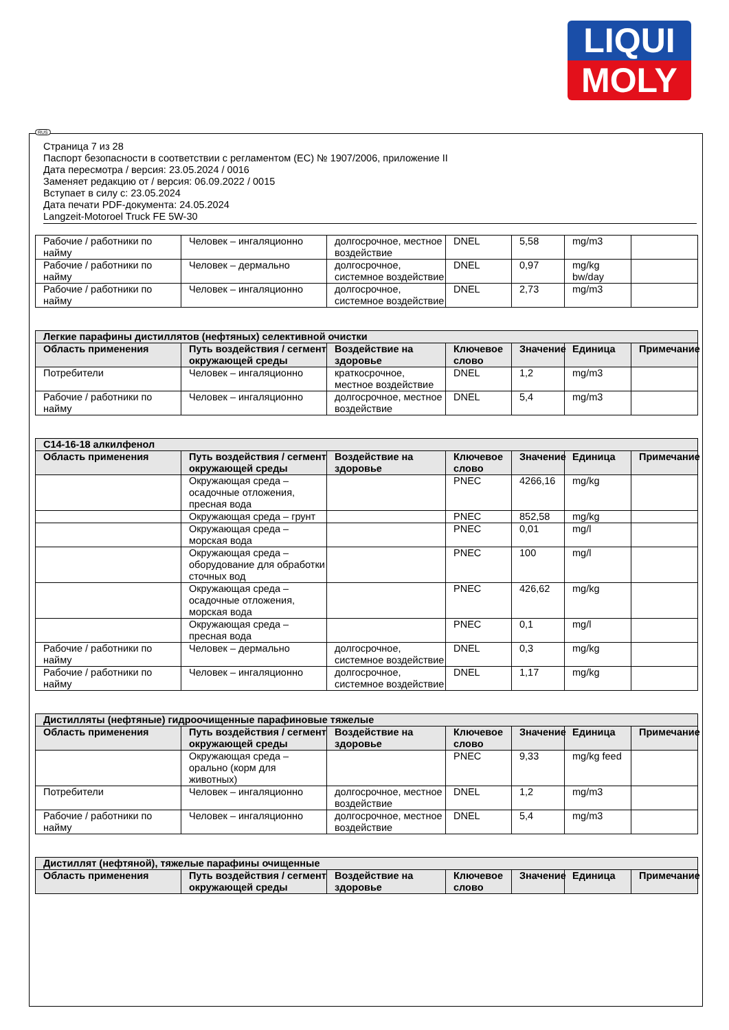LIQUI
MOLY
RUS
Страница 7 из 28
Паспорт безопасности в соответствии с регламентом (ЕС) № 1907/2006, приложение II
Дата пересмотра / версия: 23.05.2024 / 0016
Заменяет редакцию от / версия: 06.09.2022 / 0015
Вступает в силу с: 23.05.2024
Дата печати PDF-документа: 24.05.2024
Langzeit-Motoroel Truck FE 5W-30
| Рабочие / работники по найму | Человек – ингаляционно | долгосрочное, местное воздействие | DNEL | 5,58 | mg/m3 | |
| Рабочие / работники по найму | Человек – дермально | долгосрочное, системное воздействие | DNEL | 0,97 | mg/kg bw/day | |
| Рабочие / работники по найму | Человек – ингаляционно | долгосрочное, системное воздействие | DNEL | 2,73 | mg/m3 | |
| Легкие парафины дистиллятов (нефтяных) селективной очистки | | | | | | |
| --- | --- | --- | --- | --- | --- | --- |
| Область применения | Путь воздействия / сегмент окружающей среды | Воздействие на здоровье | Ключевое слово | Значение | Единица | Примечание |
| Потребители | Человек – ингаляционно | краткосрочное, местное воздействие | DNEL | 1,2 | mg/m3 | |
| Рабочие / работники по найму | Человек – ингаляционно | долгосрочное, местное воздействие | DNEL | 5,4 | mg/m3 | |
| С14-16-18 алкилфенол | | | | | | |
| --- | --- | --- | --- | --- | --- | --- |
| Область применения | Путь воздействия / сегмент окружающей среды | Воздействие на здоровье | Ключевое слово | Значение | Единица | Примечание |
| | Окружающая среда – осадочные отложения, пресная вода | | PNEC | 4266,16 | mg/kg | |
| | Окружающая среда – грунт | | PNEC | 852,58 | mg/kg | |
| | Окружающая среда – морская вода | | PNEC | 0,01 | mg/l | |
| | Окружающая среда – оборудование для обработки сточных вод | | PNEC | 100 | mg/l | |
| | Окружающая среда – осадочные отложения, морская вода | | PNEC | 426,62 | mg/kg | |
| | Окружающая среда – пресная вода | | PNEC | 0,1 | mg/l | |
| Рабочие / работники по найму | Человек – дермально | долгосрочное, системное воздействие | DNEL | 0,3 | mg/kg | |
| Рабочие / работники по найму | Человек – ингаляционно | долгосрочное, системное воздействие | DNEL | 1,17 | mg/kg | |
| Дистилляты (нефтяные) гидроочищенные парафиновые тяжелые | | | | | | |
| --- | --- | --- | --- | --- | --- | --- |
| Область применения | Путь воздействия / сегмент окружающей среды | Воздействие на здоровье | Ключевое слово | Значение | Единица | Примечание |
| | Окружающая среда – орально (корм для животных) | | PNEC | 9,33 | mg/kg feed | |
| Потребители | Человек – ингаляционно | долгосрочное, местное воздействие | DNEL | 1,2 | mg/m3 | |
| Рабочие / работники по найму | Человек – ингаляционно | долгосрочное, местное воздействие | DNEL | 5,4 | mg/m3 | |
| Дистиллят (нефтяной), тяжелые парафины очищенные | | | | | | |
| --- | --- | --- | --- | --- | --- | --- |
| Область применения | Путь воздействия / сегмент окружающей среды | Воздействие на здоровье | Ключевое слово | Значение | Единица | Примечание |